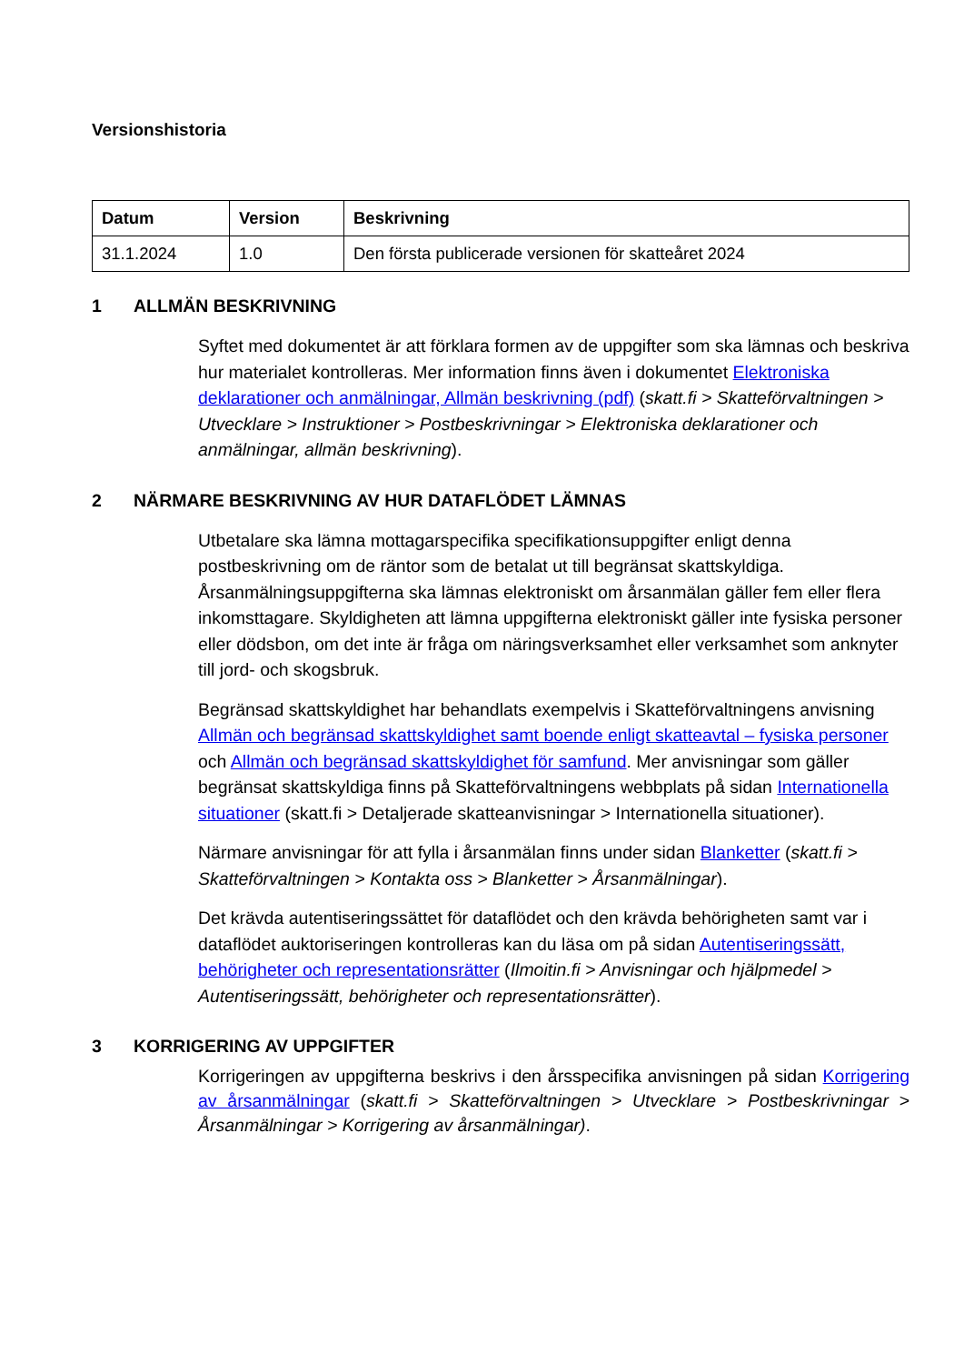Versionshistoria
| Datum | Version | Beskrivning |
| --- | --- | --- |
| 31.1.2024 | 1.0 | Den första publicerade versionen för skatteåret 2024 |
1 ALLMÄN BESKRIVNING
Syftet med dokumentet är att förklara formen av de uppgifter som ska lämnas och beskriva hur materialet kontrolleras. Mer information finns även i dokumentet Elektroniska deklarationer och anmälningar, Allmän beskrivning (pdf) (skatt.fi > Skatteförvaltningen > Utvecklare > Instruktioner > Postbeskrivningar > Elektroniska deklarationer och anmälningar, allmän beskrivning).
2 NÄRMARE BESKRIVNING AV HUR DATAFLÖDET LÄMNAS
Utbetalare ska lämna mottagarspecifika specifikationsuppgifter enligt denna postbeskrivning om de räntor som de betalat ut till begränsat skattskyldiga. Årsanmälningsuppgifterna ska lämnas elektroniskt om årsanmälan gäller fem eller flera inkomsttagare. Skyldigheten att lämna uppgifterna elektroniskt gäller inte fysiska personer eller dödsbon, om det inte är fråga om näringsverksamhet eller verksamhet som anknyter till jord- och skogsbruk.
Begränsad skattskyldighet har behandlats exempelvis i Skatteförvaltningens anvisning Allmän och begränsad skattskyldighet samt boende enligt skatteavtal – fysiska personer och Allmän och begränsad skattskyldighet för samfund. Mer anvisningar som gäller begränsat skattskyldiga finns på Skatteförvaltningens webbplats på sidan Internationella situationer (skatt.fi > Detaljerade skatteanvisningar > Internationella situationer).
Närmare anvisningar för att fylla i årsanmälan finns under sidan Blanketter (skatt.fi > Skatteförvaltningen > Kontakta oss > Blanketter > Årsanmälningar).
Det krävda autentiseringssättet för dataflödet och den krävda behörigheten samt var i dataflödet auktoriseringen kontrolleras kan du läsa om på sidan Autentiseringssätt, behörigheter och representationsrätter (Ilmoitin.fi > Anvisningar och hjälpmedel > Autentiseringssätt, behörigheter och representationsrätter).
3 KORRIGERING AV UPPGIFTER
Korrigeringen av uppgifterna beskrivs i den årsspecifika anvisningen på sidan Korrigering av årsanmälningar (skatt.fi > Skatteförvaltningen > Utvecklare > Postbeskrivningar > Årsanmälningar > Korrigering av årsanmälningar).